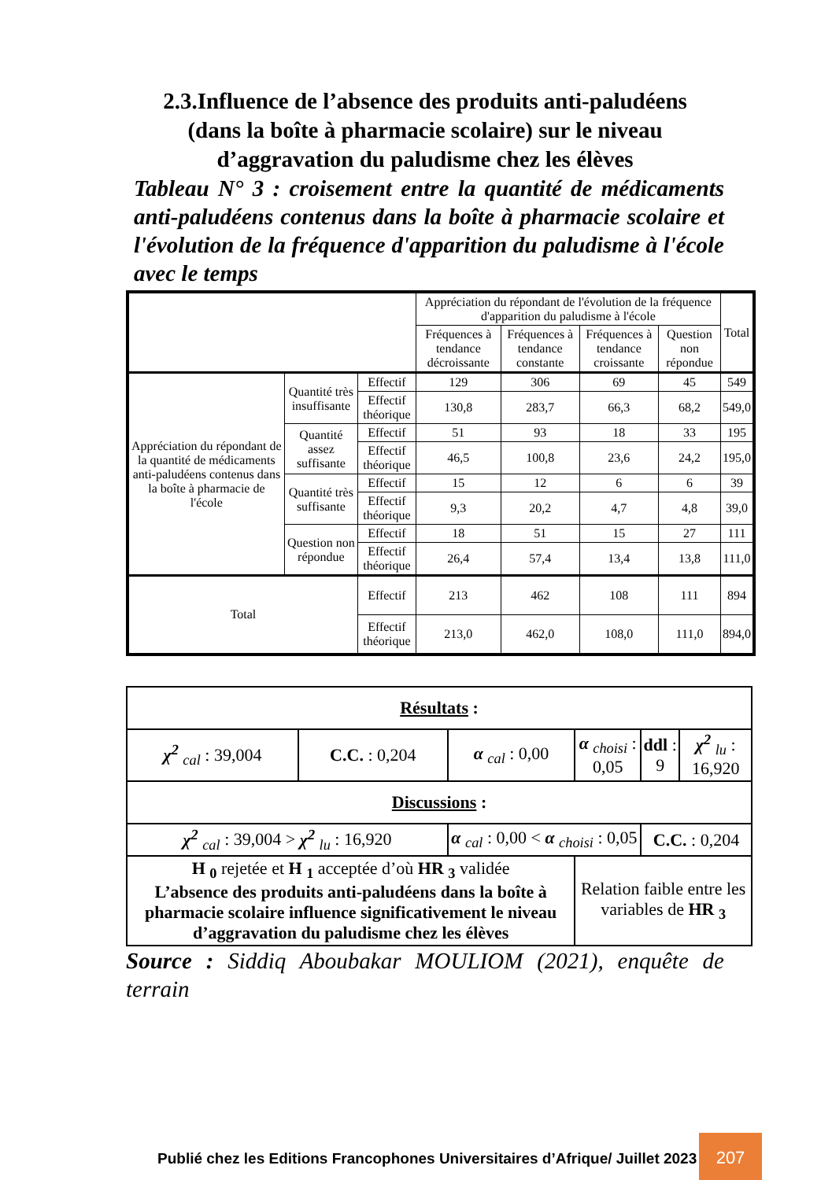2.3.Influence de l’absence des produits anti-paludéens
(dans la boîte à pharmacie scolaire) sur le niveau
d’aggravation du paludisme chez les élèves
Tableau N° 3 : croisement entre la quantité de médicaments anti-paludéens contenus dans la boîte à pharmacie scolaire et l'évolution de la fréquence d'apparition du paludisme à l'école avec le temps
| | | | Appréciation du répondant de l'évolution de la fréquence d'apparition du paludisme à l'école | | | | Total |
| --- | --- | --- | --- | --- | --- | --- | --- |
| | | | Fréquences à tendance décroissante | Fréquences à tendance constante | Fréquences à tendance croissante | Question non répondue | |
| Appréciation du répondant de la quantité de médicaments anti-paludéens contenus dans la boîte à pharmacie de l'école | Quantité très insuffisante | Effectif | 129 | 306 | 69 | 45 | 549 |
| | | Effectif théorique | 130,8 | 283,7 | 66,3 | 68,2 | 549,0 |
| | Quantité assez suffisante | Effectif | 51 | 93 | 18 | 33 | 195 |
| | | Effectif théorique | 46,5 | 100,8 | 23,6 | 24,2 | 195,0 |
| | Quantité très suffisante | Effectif | 15 | 12 | 6 | 6 | 39 |
| | | Effectif théorique | 9,3 | 20,2 | 4,7 | 4,8 | 39,0 |
| | Question non répondue | Effectif | 18 | 51 | 15 | 27 | 111 |
| | | Effectif théorique | 26,4 | 57,4 | 13,4 | 13,8 | 111,0 |
| Total | | Effectif | 213 | 462 | 108 | 111 | 894 |
| | | Effectif théorique | 213,0 | 462,0 | 108,0 | 111,0 | 894,0 |
| Résultats : | | | | | |
| χ<sup>2</sup> <sub>cal</sub> : 39,004 | C.C. : 0,204 | α <sub>cal</sub> : 0,00 | α <sub>choisi</sub> : 0,05 | ddl : 9 | χ<sup>2</sup> <sub>lu</sub> : 16,920 |
| Discussions : | | | | | |
| χ<sup>2</sup> <sub>cal</sub> : 39,004 > χ<sup>2</sup> <sub>lu</sub> : 16,920 | | α <sub>cal</sub> : 0,00 < α <sub>choisi</sub> : 0,05 | | C.C. : 0,204 | |
| H <sub>0</sub> rejetée et H <sub>1</sub> acceptée d’où HR <sub>3</sub> validée L’absence des produits anti-paludéens dans la boîte à pharmacie scolaire influence significativement le niveau d’aggravation du paludisme chez les élèves | | | Relation faible entre les variables de HR <sub>3</sub> | | |
Source : Siddiq Aboubakar MOULIOM (2021), enquête de terrain
Publié chez les Editions Francophones Universitaires d’Afrique/ Juillet 2023
207